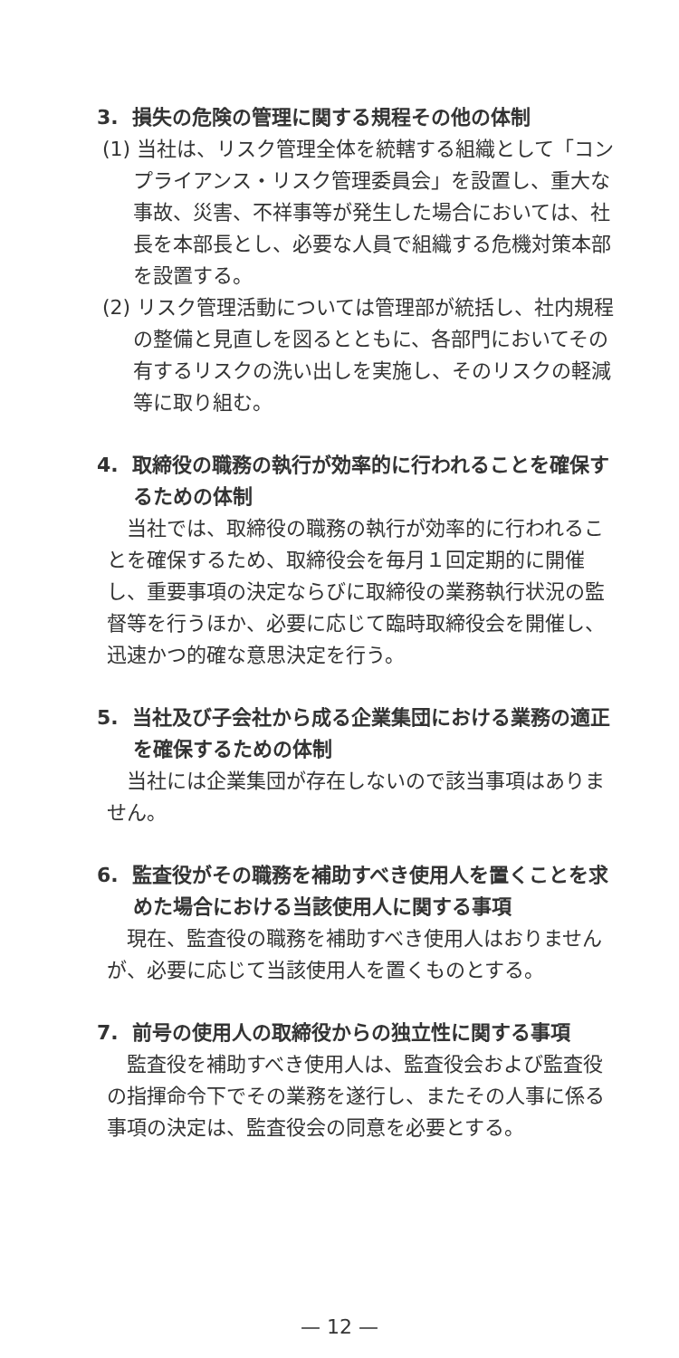3. 損失の危険の管理に関する規程その他の体制
(1) 当社は、リスク管理全体を統轄する組織として「コンプライアンス・リスク管理委員会」を設置し、重大な事故、災害、不祥事等が発生した場合においては、社長を本部長とし、必要な人員で組織する危機対策本部を設置する。
(2) リスク管理活動については管理部が統括し、社内規程の整備と見直しを図るとともに、各部門においてその有するリスクの洗い出しを実施し、そのリスクの軽減等に取り組む。
4. 取締役の職務の執行が効率的に行われることを確保するための体制
当社では、取締役の職務の執行が効率的に行われることを確保するため、取締役会を毎月１回定期的に開催し、重要事項の決定ならびに取締役の業務執行状況の監督等を行うほか、必要に応じて臨時取締役会を開催し、迅速かつ的確な意思決定を行う。
5. 当社及び子会社から成る企業集団における業務の適正を確保するための体制
当社には企業集団が存在しないので該当事項はありません。
6. 監査役がその職務を補助すべき使用人を置くことを求めた場合における当該使用人に関する事項
現在、監査役の職務を補助すべき使用人はおりませんが、必要に応じて当該使用人を置くものとする。
7. 前号の使用人の取締役からの独立性に関する事項
監査役を補助すべき使用人は、監査役会および監査役の指揮命令下でその業務を遂行し、またその人事に係る事項の決定は、監査役会の同意を必要とする。
— 12 —